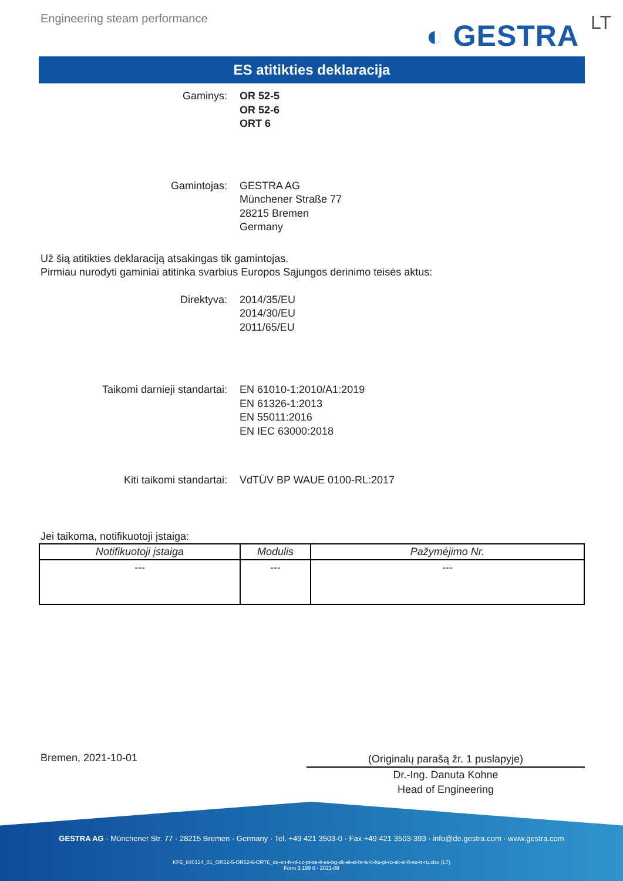Engineering steam performance
◐ GESTRA LT
ES atitikties deklaracija
Gaminys: OR 52-5
OR 52-6
ORT 6
Gamintojas: GESTRA AG
Münchener Straße 77
28215 Bremen
Germany
Už šią atitikties deklaraciją atsakingas tik gamintojas.
Pirmiau nurodyti gaminiai atitinka svarbius Europos Sąjungos derinimo teisės aktus:
Direktyva: 2014/35/EU
2014/30/EU
2011/65/EU
Taikomi darnieji standartai: EN 61010-1:2010/A1:2019
EN 61326-1:2013
EN 55011:2016
EN IEC 63000:2018
Kiti taikomi standartai: VdTÜV BP WAUE 0100-RL:2017
Jei taikoma, notifikuotoji įstaiga:
| Notifikuotoji įstaiga | Modulis | Pažymėjimo Nr. |
| --- | --- | --- |
| --- | --- | --- |
Bremen, 2021-10-01
(Originalų parašą žr. 1 puslapyje)
Dr.-Ing. Danuta Kohne
Head of Engineering
GESTRA AG · Münchener Str. 77 · 28215 Bremen · Germany · Tel. +49 421 3503-0 · Fax +49 421 3503-393 · info@de.gestra.com · www.gestra.com
KFE_840124_01_OR52-5-OR52-6-ORT6_de-en-fr-nl-cz-pt-se-it-es-bg-dk-et-el-hr-lv-lt-hu-pl-ro-sk-sl-fi-no-tr-ru.xlsx (LT)
Form 3 189 0 - 2021-09